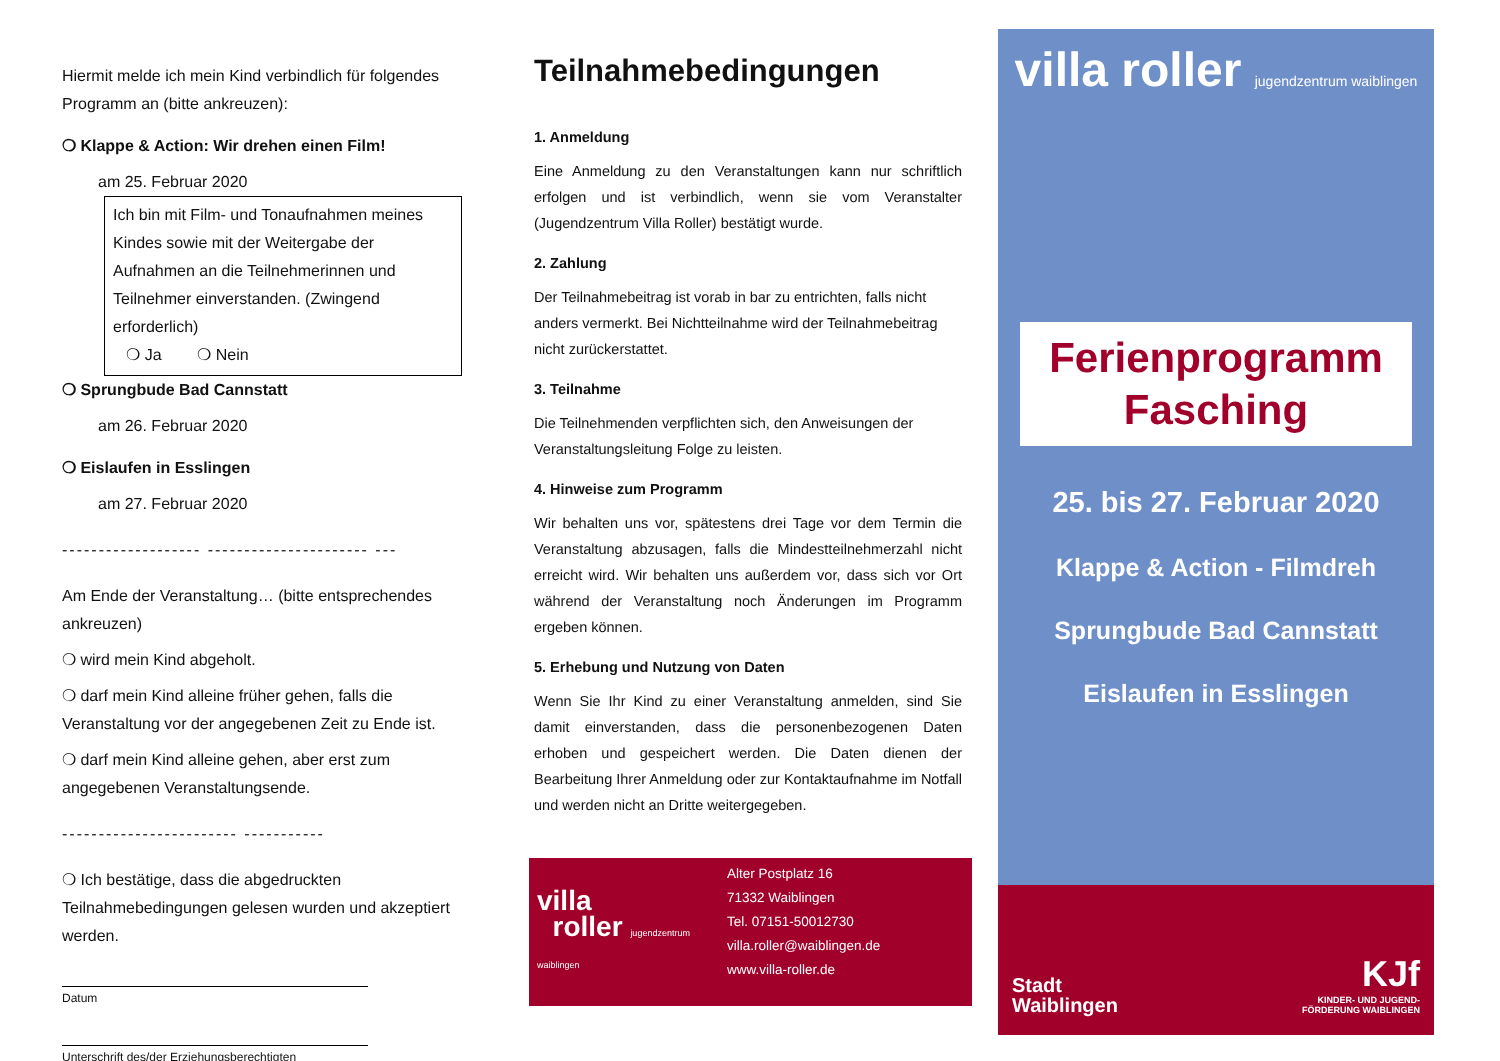Hiermit melde ich mein Kind verbindlich für folgendes Programm an (bitte ankreuzen):
❍ Klappe & Action: Wir drehen einen Film!
am 25. Februar 2020
Ich bin mit Film- und Tonaufnahmen meines Kindes sowie mit der Weitergabe der Aufnahmen an die Teilnehmerinnen und Teilnehmer einverstanden. (Zwingend erforderlich)
❍ Ja ❍ Nein
❍ Sprungbude Bad Cannstatt
am 26. Februar 2020
❍ Eislaufen in Esslingen
am 27. Februar 2020
------------------- ---------------------- ---
Am Ende der Veranstaltung… (bitte entsprechendes ankreuzen)
❍ wird mein Kind abgeholt.
❍ darf mein Kind alleine früher gehen, falls die Veranstaltung vor der angegebenen Zeit zu Ende ist.
❍ darf mein Kind alleine gehen, aber erst zum angegebenen Veranstaltungsende.
------------------------ -----------
❍ Ich bestätige, dass die abgedruckten Teilnahmebedingungen gelesen wurden und akzeptiert werden.
Datum
Unterschrift des/der Erziehungsberechtigten
Teilnahmebedingungen
1. Anmeldung
Eine Anmeldung zu den Veranstaltungen kann nur schriftlich erfolgen und ist verbindlich, wenn sie vom Veranstalter (Jugendzentrum Villa Roller) bestätigt wurde.
2. Zahlung
Der Teilnahmebeitrag ist vorab in bar zu entrichten, falls nicht anders vermerkt. Bei Nichtteilnahme wird der Teilnahmebeitrag nicht zurückerstattet.
3. Teilnahme
Die Teilnehmenden verpflichten sich, den Anweisungen der Veranstaltungsleitung Folge zu leisten.
4. Hinweise zum Programm
Wir behalten uns vor, spätestens drei Tage vor dem Termin die Veranstaltung abzusagen, falls die Mindestteilnehmerzahl nicht erreicht wird. Wir behalten uns außerdem vor, dass sich vor Ort während der Veranstaltung noch Änderungen im Programm ergeben können.
5. Erhebung und Nutzung von Daten
Wenn Sie Ihr Kind zu einer Veranstaltung anmelden, sind Sie damit einverstanden, dass die personenbezogenen Daten erhoben und gespeichert werden. Die Daten dienen der Bearbeitung Ihrer Anmeldung oder zur Kontaktaufnahme im Notfall und werden nicht an Dritte weitergegeben.
villa
roller jugendzentrum waiblingen
Alter Postplatz 16
71332 Waiblingen
Tel. 07151-50012730
villa.roller@waiblingen.de
www.villa-roller.de
villa roller jugendzentrum waiblingen
Ferienprogramm
Fasching
25. bis 27. Februar 2020
Klappe & Action - Filmdreh
Sprungbude Bad Cannstatt
Eislaufen in Esslingen
Stadt
Waiblingen
KJf
KINDER- UND JUGEND-
FÖRDERUNG WAIBLINGEN